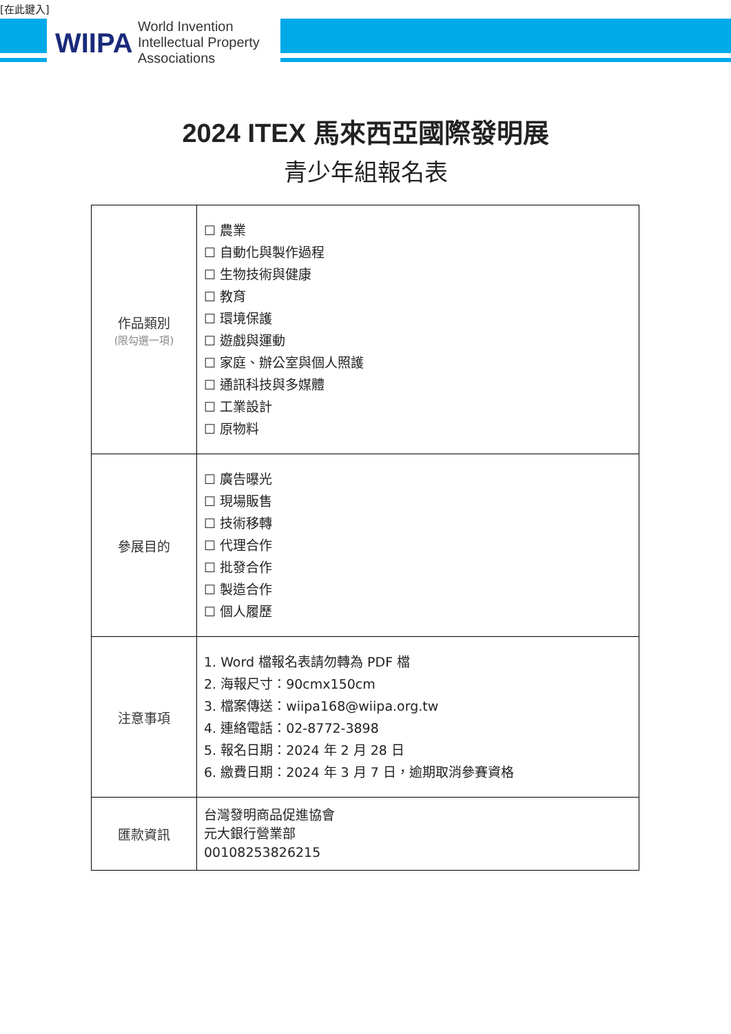[在此鍵入]
WIIPA
World Invention
Intellectual Property
Associations
2024 ITEX 馬來西亞國際發明展
青少年組報名表
| 作品類別 (限勾選一項) | ☐ 農業 ☐ 自動化與製作過程 ☐ 生物技術與健康 ☐ 教育 ☐ 環境保護 ☐ 遊戲與運動 ☐ 家庭、辦公室與個人照護 ☐ 通訊科技與多媒體 ☐ 工業設計 ☐ 原物料 |
| 參展目的 | ☐ 廣告曝光 ☐ 現場販售 ☐ 技術移轉 ☐ 代理合作 ☐ 批發合作 ☐ 製造合作 ☐ 個人履歷 |
| 注意事項 | 1. Word 檔報名表請勿轉為 PDF 檔 2. 海報尺寸：90cmx150cm 3. 檔案傳送：wiipa168@wiipa.org.tw 4. 連絡電話：02-8772-3898 5. 報名日期：2024 年 2 月 28 日 6. 繳費日期：2024 年 3 月 7 日，逾期取消參賽資格 |
| 匯款資訊 | 台灣發明商品促進協會 元大銀行營業部 00108253826215 |